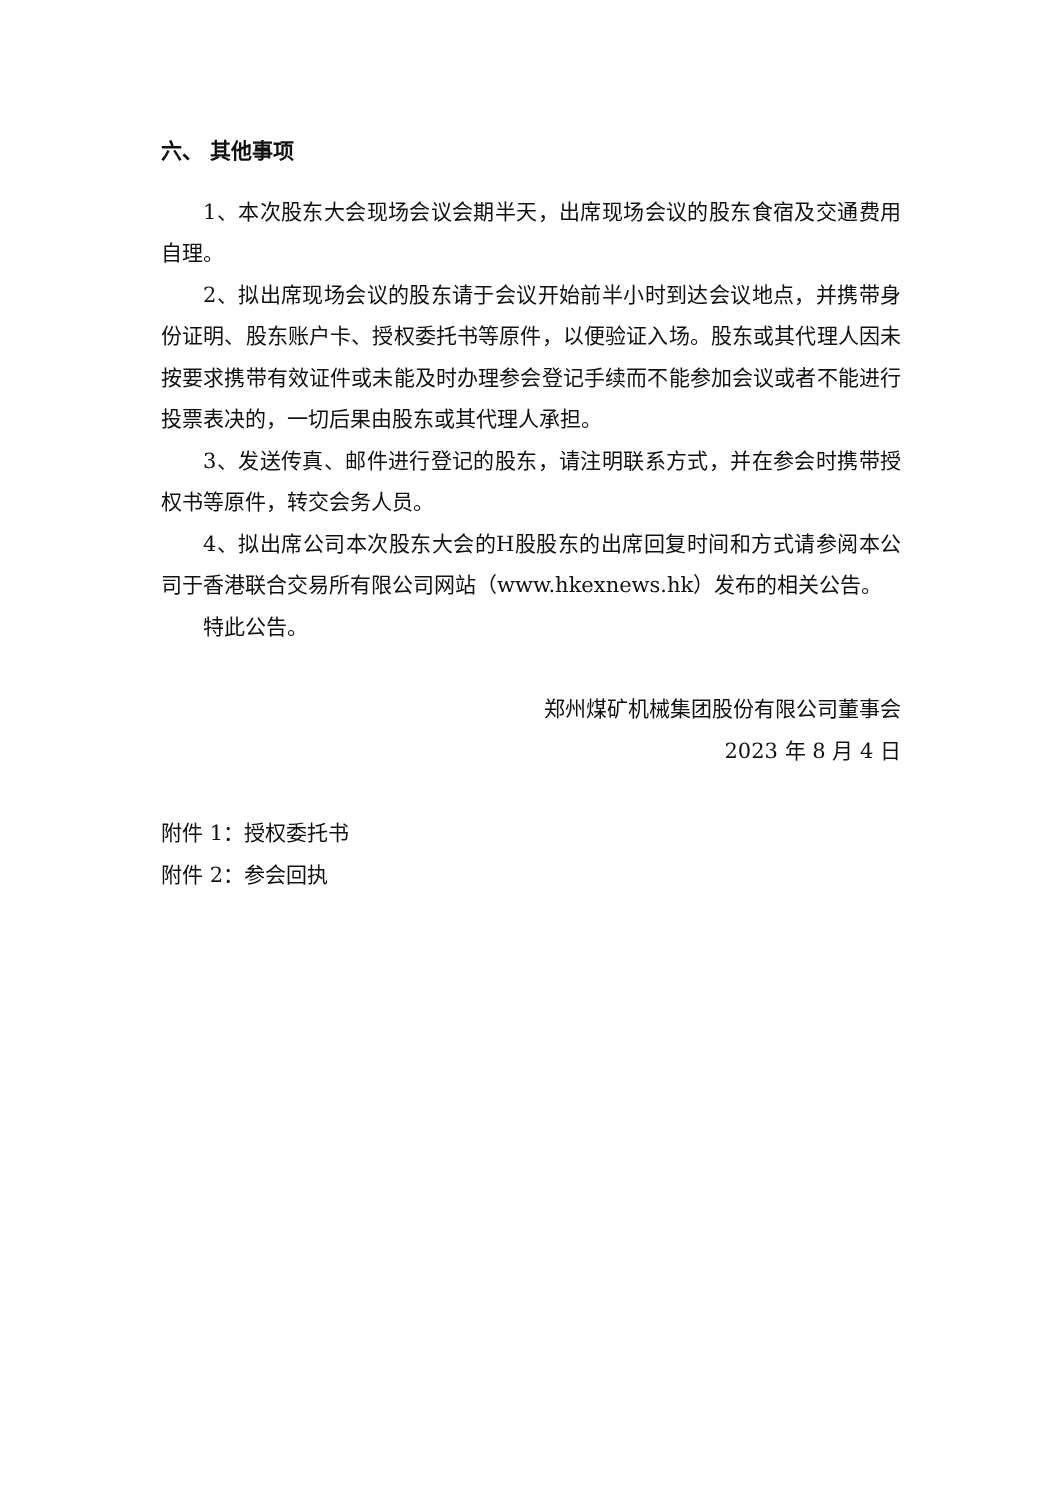六、 其他事项
1、本次股东大会现场会议会期半天，出席现场会议的股东食宿及交通费用自理。
2、拟出席现场会议的股东请于会议开始前半小时到达会议地点，并携带身份证明、股东账户卡、授权委托书等原件，以便验证入场。股东或其代理人因未按要求携带有效证件或未能及时办理参会登记手续而不能参加会议或者不能进行投票表决的，一切后果由股东或其代理人承担。
3、发送传真、邮件进行登记的股东，请注明联系方式，并在参会时携带授权书等原件，转交会务人员。
4、拟出席公司本次股东大会的H股股东的出席回复时间和方式请参阅本公司于香港联合交易所有限公司网站（www.hkexnews.hk）发布的相关公告。
特此公告。
郑州煤矿机械集团股份有限公司董事会
2023 年 8 月 4 日
附件 1：授权委托书
附件 2：参会回执